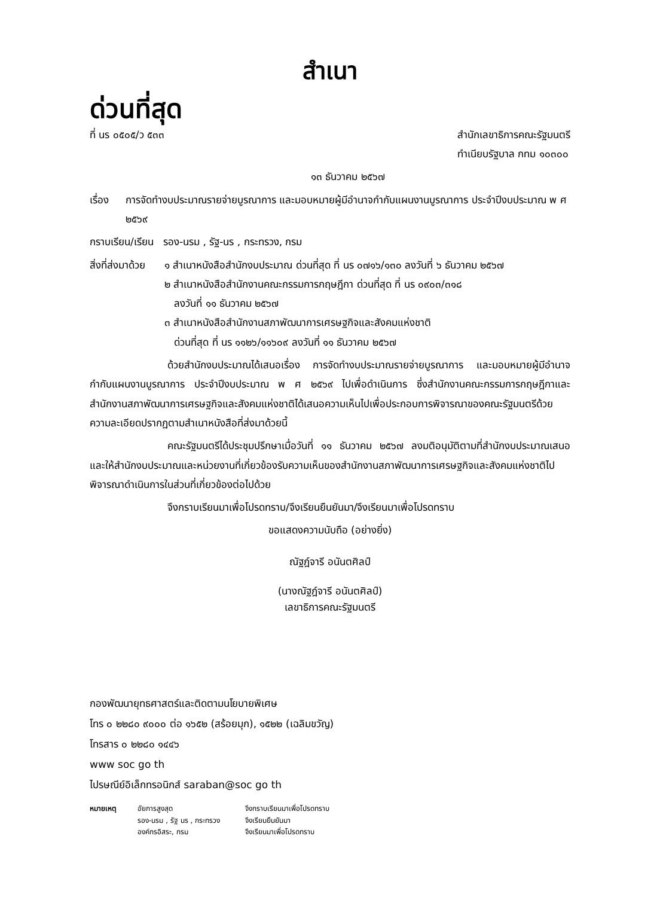สำเนา
ด่วนที่สุด
ที่ นร ๐๕๐๕/ว ๕๓๓ สำนักเลขาธิการคณะรัฐมนตรี
ทำเนียบรัฐบาล กทม ๑๐๓๐๐
๑๓ ธันวาคม ๒๕๖๗
เรื่อง
การจัดทำงบประมาณรายจ่ายบูรณาการ และมอบหมายผู้มีอำนาจกำกับแผนงานบูรณาการ ประจำปีงบประมาณ พ ศ ๒๕๖๙
กราบเรียน/เรียน รอง-นรม , รัฐ-นร , กระทรวง, กรม
สิ่งที่ส่งมาด้วย
๑ สำเนาหนังสือสำนักงบประมาณ ด่วนที่สุด ที่ นร ๐๗๑๖/๑๓๐ ลงวันที่ ๖ ธันวาคม ๒๕๖๗
๒ สำเนาหนังสือสำนักงานคณะกรรมการกฤษฎีกา ด่วนที่สุด ที่ นร ๐๙๐๓/๓๑๘
ลงวันที่ ๑๑ ธันวาคม ๒๕๖๗
๓ สำเนาหนังสือสำนักงานสภาพัฒนาการเศรษฐกิจและสังคมแห่งชาติ
ด่วนที่สุด ที่ นร ๑๑๒๖/๑๑๖๐๙ ลงวันที่ ๑๑ ธันวาคม ๒๕๖๗
ด้วยสำนักงบประมาณได้เสนอเรื่อง การจัดทำงบประมาณรายจ่ายบูรณาการ และมอบหมายผู้มีอำนาจกำกับแผนงานบูรณาการ ประจำปีงบประมาณ พ ศ ๒๕๖๙ ไปเพื่อดำเนินการ ซึ่งสำนักงานคณะกรรมการกฤษฎีกาและสำนักงานสภาพัฒนาการเศรษฐกิจและสังคมแห่งชาติได้เสนอความเห็นไปเพื่อประกอบการพิจารณาของคณะรัฐมนตรีด้วย ความละเอียดปรากฏตามสำเนาหนังสือที่ส่งมาด้วยนี้
คณะรัฐมนตรีได้ประชุมปรึกษาเมื่อวันที่ ๑๑ ธันวาคม ๒๕๖๗ ลงมติอนุมัติตามที่สำนักงบประมาณเสนอ และให้สำนักงบประมาณและหน่วยงานที่เกี่ยวข้องรับความเห็นของสำนักงานสภาพัฒนาการเศรษฐกิจและสังคมแห่งชาติไปพิจารณาดำเนินการในส่วนที่เกี่ยวข้องต่อไปด้วย
จึงกราบเรียนมาเพื่อโปรดทราบ/จึงเรียนยืนยันมา/จึงเรียนมาเพื่อโปรดทราบ
ขอแสดงความนับถือ (อย่างยิ่ง)
ณัฐฎ์จารี อนันตศิลป์
(นางณัฐฎ์จารี อนันตศิลป์)
เลขาธิการคณะรัฐมนตรี
กองพัฒนายุทธศาสตร์และติดตามนโยบายพิเศษ
โทร ๐ ๒๒๘๐ ๙๐๐๐ ต่อ ๑๖๕๒ (สร้อยมุก), ๑๕๒๒ (เฉลิมขวัญ)
โทรสาร ๐ ๒๒๘๐ ๑๔๔๖
www soc go th
ไปรษณีย์อิเล็กทรอนิกส์ saraban@soc go th
หมายเหตุ อัยการสูงสุด จึงกราบเรียนมาเพื่อโปรดทราบ รอง-นรม , รัฐ นร , กระทรวง จึงเรียนยืนยันมา องค์กรอิสระ, กรม จึงเรียนมาเพื่อโปรดทราบ